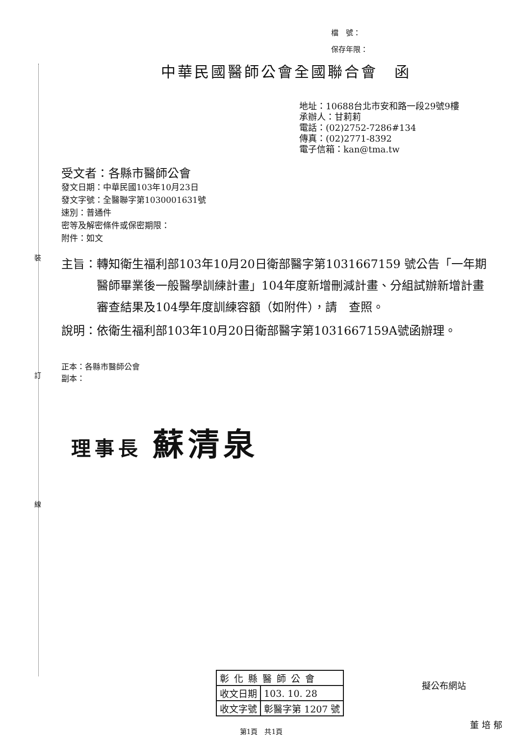裝
訂
線
檔　號：
保存年限：
中華民國醫師公會全國聯合會　函
地址：10688台北市安和路一段29號9樓
承辦人：甘莉莉
電話：(02)2752-7286#134
傳真：(02)2771-8392
電子信箱：kan@tma.tw
受文者：各縣市醫師公會
發文日期：中華民國103年10月23日
發文字號：全醫聯字第1030001631號
速別：普通件
密等及解密條件或保密期限：
附件：如文
主旨： 轉知衛生福利部103年10月20日衛部醫字第1031667159 號公告「一年期醫師畢業後一般醫學訓練計畫」104年度新增刪減計畫、分組試辦新增計畫審查結果及104學年度訓練容額（如附件），請　查照。
說明： 依衛生福利部103年10月20日衛部醫字第1031667159A號函辦理。
正本：各縣市醫師公會
副本：
理事長 蘇清泉
| 彰化縣醫師公會 | |
| 收文日期 | 103. 10. 28 |
| 收文字號 | 彰醫字第 1207 號 |
第1頁　共1頁
擬公布網站
董培郁